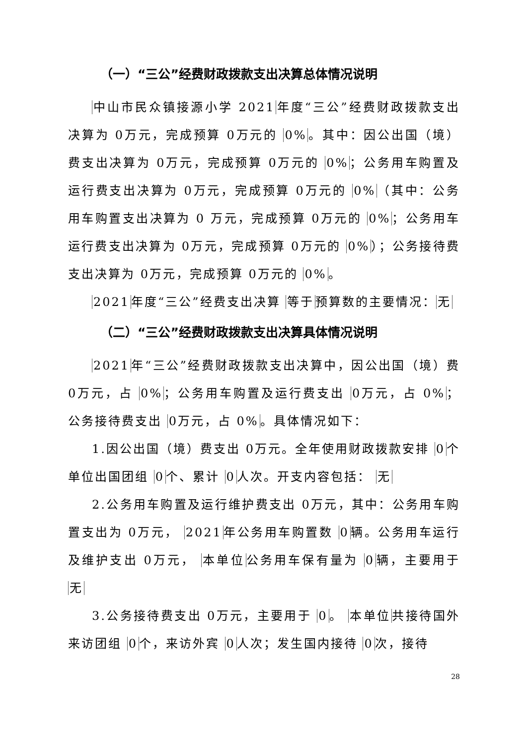（一）“三公”经费财政拨款支出决算总体情况说明
中山市民众镇接源小学 2021年度“三公”经费财政拨款支出决算为 0万元，完成预算 0万元的 0%。其中：因公出国（境）费支出决算为 0万元，完成预算 0万元的 0%；公务用车购置及运行费支出决算为 0万元，完成预算 0万元的 0%（其中：公务用车购置支出决算为 0 万元，完成预算 0万元的 0%；公务用车运行费支出决算为 0万元，完成预算 0万元的 0%）；公务接待费支出决算为 0万元，完成预算 0万元的 0%。
2021年度“三公”经费支出决算 等于预算数的主要情况：无
（二）“三公”经费财政拨款支出决算具体情况说明
2021年“三公”经费财政拨款支出决算中，因公出国（境）费 0万元，占 0%；公务用车购置及运行费支出 0万元，占 0%；公务接待费支出 0万元，占 0%。具体情况如下：
1.因公出国（境）费支出 0万元。全年使用财政拨款安排 0个单位出国团组 0个、累计 0人次。开支内容包括： 无
2.公务用车购置及运行维护费支出 0万元，其中：公务用车购置支出为 0万元， 2021年公务用车购置数 0辆。公务用车运行及维护支出 0万元， 本单位公务用车保有量为 0辆，主要用于 无
3.公务接待费支出 0万元，主要用于 0。 本单位共接待国外来访团组 0个，来访外宾 0人次；发生国内接待 0次，接待
28